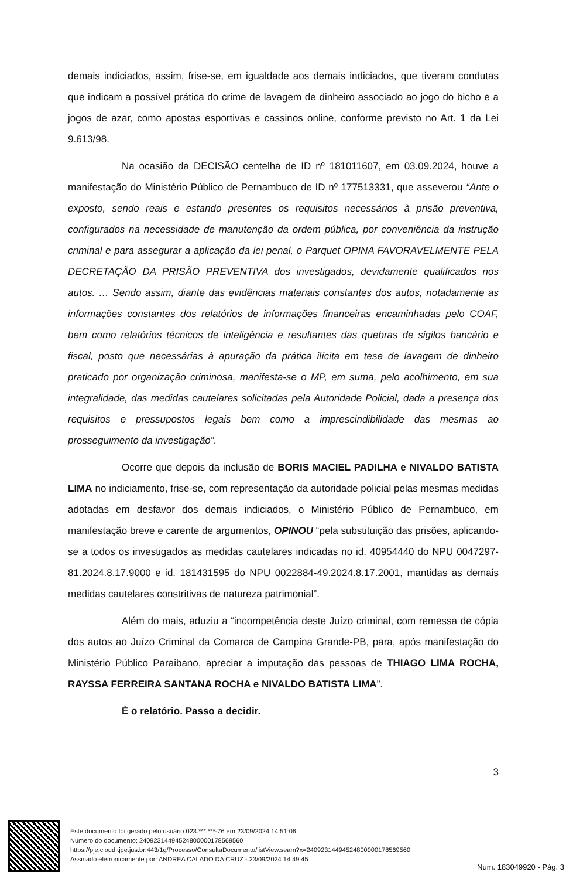demais indiciados, assim, frise-se, em igualdade aos demais indiciados, que tiveram condutas que indicam a possível prática do crime de lavagem de dinheiro associado ao jogo do bicho e a jogos de azar, como apostas esportivas e cassinos online, conforme previsto no Art. 1 da Lei 9.613/98.
Na ocasião da DECISÃO centelha de ID nº 181011607, em 03.09.2024, houve a manifestação do Ministério Público de Pernambuco de ID nº 177513331, que asseverou “Ante o exposto, sendo reais e estando presentes os requisitos necessários à prisão preventiva, configurados na necessidade de manutenção da ordem pública, por conveniência da instrução criminal e para assegurar a aplicação da lei penal, o Parquet OPINA FAVORAVELMENTE PELA DECRETAÇÃO DA PRISÃO PREVENTIVA dos investigados, devidamente qualificados nos autos. … Sendo assim, diante das evidências materiais constantes dos autos, notadamente as informações constantes dos relatórios de informações financeiras encaminhadas pelo COAF, bem como relatórios técnicos de inteligência e resultantes das quebras de sigilos bancário e fiscal, posto que necessárias à apuração da prática ilícita em tese de lavagem de dinheiro praticado por organização criminosa, manifesta-se o MP, em suma, pelo acolhimento, em sua integralidade, das medidas cautelares solicitadas pela Autoridade Policial, dada a presença dos requisitos e pressupostos legais bem como a imprescindibilidade das mesmas ao prosseguimento da investigação”.
Ocorre que depois da inclusão de BORIS MACIEL PADILHA e NIVALDO BATISTA LIMA no indiciamento, frise-se, com representação da autoridade policial pelas mesmas medidas adotadas em desfavor dos demais indiciados, o Ministério Público de Pernambuco, em manifestação breve e carente de argumentos, OPINOU “pela substituição das prisões, aplicando-se a todos os investigados as medidas cautelares indicadas no id. 40954440 do NPU 0047297-81.2024.8.17.9000 e id. 181431595 do NPU 0022884-49.2024.8.17.2001, mantidas as demais medidas cautelares constritivas de natureza patrimonial”.
Além do mais, aduziu a “incompetência deste Juízo criminal, com remessa de cópia dos autos ao Juízo Criminal da Comarca de Campina Grande-PB, para, após manifestação do Ministério Público Paraibano, apreciar a imputação das pessoas de THIAGO LIMA ROCHA, RAYSSA FERREIRA SANTANA ROCHA e NIVALDO BATISTA LIMA”.
É o relatório. Passo a decidir.
3
Este documento foi gerado pelo usuário 023.***.***-76 em 23/09/2024 14:51:06
Número do documento: 24092314494524800000178569560
https://pje.cloud.tjpe.jus.br:443/1g/Processo/ConsultaDocumento/listView.seam?x=24092314494524800000178569560
Assinado eletronicamente por: ANDREA CALADO DA CRUZ - 23/09/2024 14:49:45
Num. 183049920 - Pág. 3